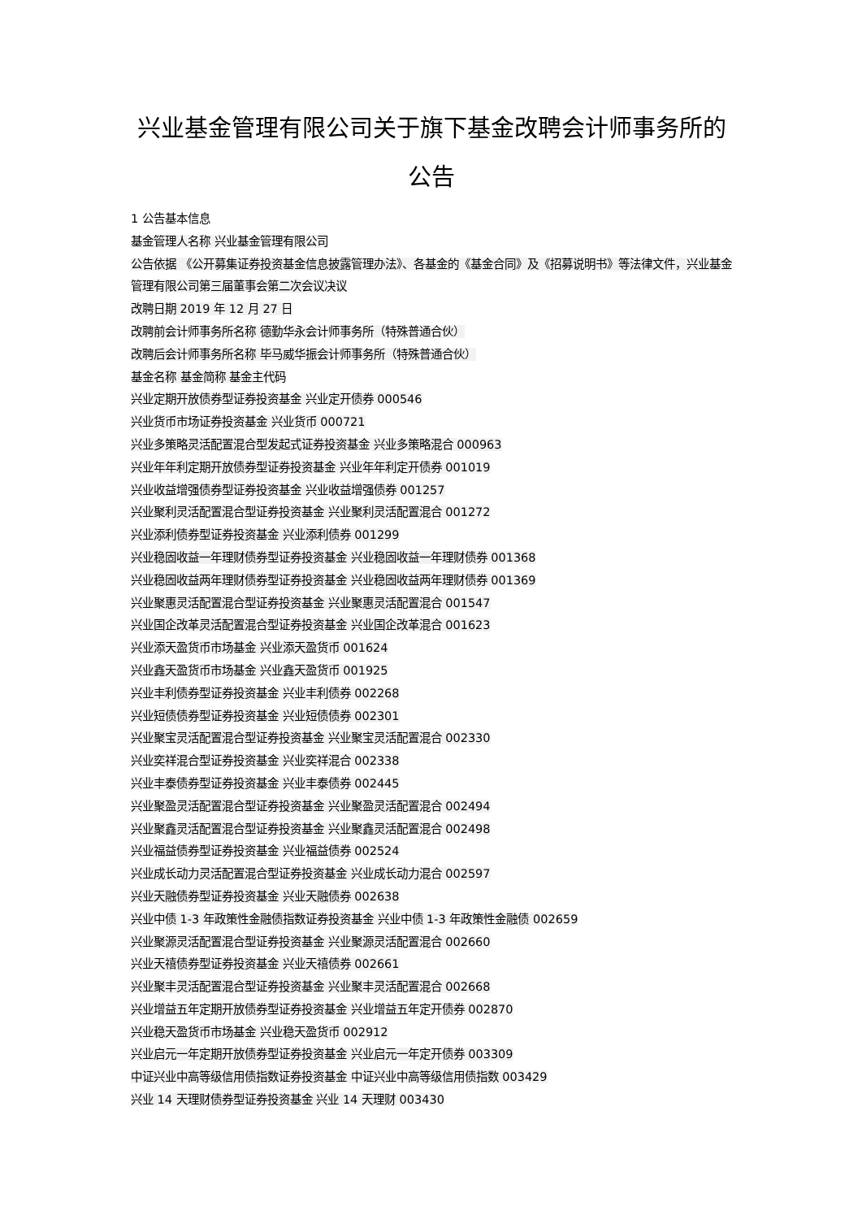兴业基金管理有限公司关于旗下基金改聘会计师事务所的公告
1 公告基本信息
基金管理人名称 兴业基金管理有限公司
公告依据 《公开募集证券投资基金信息披露管理办法》、各基金的《基金合同》及《招募说明书》等法律文件，兴业基金管理有限公司第三届董事会第二次会议决议
改聘日期 2019 年 12 月 27 日
改聘前会计师事务所名称 德勤华永会计师事务所（特殊普通合伙）
改聘后会计师事务所名称 毕马威华振会计师事务所（特殊普通合伙）
基金名称 基金简称 基金主代码
兴业定期开放债券型证券投资基金 兴业定开债券 000546
兴业货币市场证券投资基金 兴业货币 000721
兴业多策略灵活配置混合型发起式证券投资基金 兴业多策略混合 000963
兴业年年利定期开放债券型证券投资基金 兴业年年利定开债券 001019
兴业收益增强债券型证券投资基金 兴业收益增强债券 001257
兴业聚利灵活配置混合型证券投资基金 兴业聚利灵活配置混合 001272
兴业添利债券型证券投资基金 兴业添利债券 001299
兴业稳固收益一年理财债券型证券投资基金 兴业稳固收益一年理财债券 001368
兴业稳固收益两年理财债券型证券投资基金 兴业稳固收益两年理财债券 001369
兴业聚惠灵活配置混合型证券投资基金 兴业聚惠灵活配置混合 001547
兴业国企改革灵活配置混合型证券投资基金 兴业国企改革混合 001623
兴业添天盈货币市场基金 兴业添天盈货币 001624
兴业鑫天盈货币市场基金 兴业鑫天盈货币 001925
兴业丰利债券型证券投资基金 兴业丰利债券 002268
兴业短债债券型证券投资基金 兴业短债债券 002301
兴业聚宝灵活配置混合型证券投资基金 兴业聚宝灵活配置混合 002330
兴业奕祥混合型证券投资基金 兴业奕祥混合 002338
兴业丰泰债券型证券投资基金 兴业丰泰债券 002445
兴业聚盈灵活配置混合型证券投资基金 兴业聚盈灵活配置混合 002494
兴业聚鑫灵活配置混合型证券投资基金 兴业聚鑫灵活配置混合 002498
兴业福益债券型证券投资基金 兴业福益债券 002524
兴业成长动力灵活配置混合型证券投资基金 兴业成长动力混合 002597
兴业天融债券型证券投资基金 兴业天融债券 002638
兴业中债 1-3 年政策性金融债指数证券投资基金 兴业中债 1-3 年政策性金融债 002659
兴业聚源灵活配置混合型证券投资基金 兴业聚源灵活配置混合 002660
兴业天禧债券型证券投资基金 兴业天禧债券 002661
兴业聚丰灵活配置混合型证券投资基金 兴业聚丰灵活配置混合 002668
兴业增益五年定期开放债券型证券投资基金 兴业增益五年定开债券 002870
兴业稳天盈货币市场基金 兴业稳天盈货币 002912
兴业启元一年定期开放债券型证券投资基金 兴业启元一年定开债券 003309
中证兴业中高等级信用债指数证券投资基金 中证兴业中高等级信用债指数 003429
兴业 14 天理财债券型证券投资基金 兴业 14 天理财 003430